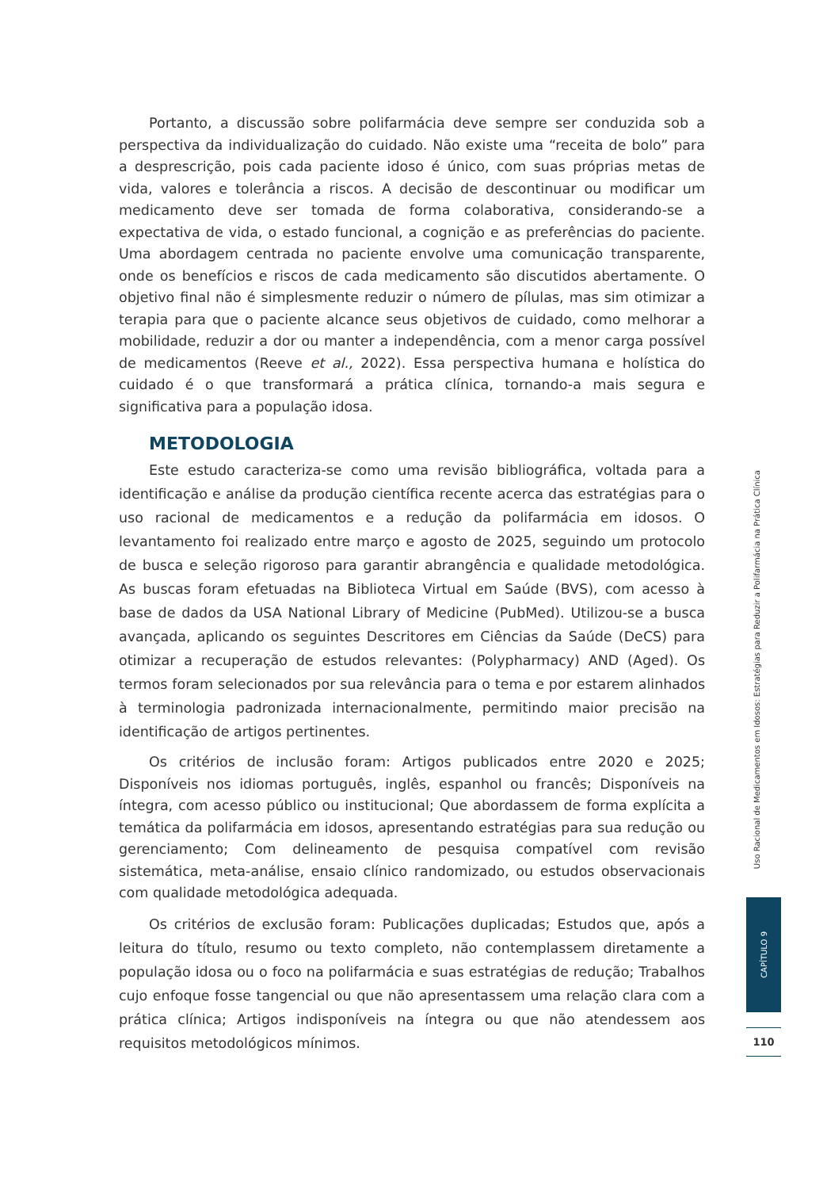Portanto, a discussão sobre polifarmácia deve sempre ser conduzida sob a perspectiva da individualização do cuidado. Não existe uma “receita de bolo” para a desprescrição, pois cada paciente idoso é único, com suas próprias metas de vida, valores e tolerância a riscos. A decisão de descontinuar ou modificar um medicamento deve ser tomada de forma colaborativa, considerando-se a expectativa de vida, o estado funcional, a cognição e as preferências do paciente. Uma abordagem centrada no paciente envolve uma comunicação transparente, onde os benefícios e riscos de cada medicamento são discutidos abertamente. O objetivo final não é simplesmente reduzir o número de pílulas, mas sim otimizar a terapia para que o paciente alcance seus objetivos de cuidado, como melhorar a mobilidade, reduzir a dor ou manter a independência, com a menor carga possível de medicamentos (Reeve et al., 2022). Essa perspectiva humana e holística do cuidado é o que transformará a prática clínica, tornando-a mais segura e significativa para a população idosa.
METODOLOGIA
Este estudo caracteriza-se como uma revisão bibliográfica, voltada para a identificação e análise da produção científica recente acerca das estratégias para o uso racional de medicamentos e a redução da polifarmácia em idosos. O levantamento foi realizado entre março e agosto de 2025, seguindo um protocolo de busca e seleção rigoroso para garantir abrangência e qualidade metodológica. As buscas foram efetuadas na Biblioteca Virtual em Saúde (BVS), com acesso à base de dados da USA National Library of Medicine (PubMed). Utilizou-se a busca avançada, aplicando os seguintes Descritores em Ciências da Saúde (DeCS) para otimizar a recuperação de estudos relevantes: (Polypharmacy) AND (Aged). Os termos foram selecionados por sua relevância para o tema e por estarem alinhados à terminologia padronizada internacionalmente, permitindo maior precisão na identificação de artigos pertinentes.
Os critérios de inclusão foram: Artigos publicados entre 2020 e 2025; Disponíveis nos idiomas português, inglês, espanhol ou francês; Disponíveis na íntegra, com acesso público ou institucional; Que abordassem de forma explícita a temática da polifarmácia em idosos, apresentando estratégias para sua redução ou gerenciamento; Com delineamento de pesquisa compatível com revisão sistemática, meta-análise, ensaio clínico randomizado, ou estudos observacionais com qualidade metodológica adequada.
Os critérios de exclusão foram: Publicações duplicadas; Estudos que, após a leitura do título, resumo ou texto completo, não contemplassem diretamente a população idosa ou o foco na polifarmácia e suas estratégias de redução; Trabalhos cujo enfoque fosse tangencial ou que não apresentassem uma relação clara com a prática clínica; Artigos indisponíveis na íntegra ou que não atendessem aos requisitos metodológicos mínimos.
Uso Racional de Medicamentos em Idosos: Estratégias para Reduzir a Polifarmácia na Prática Clínica
CAPÍTULO 9
110